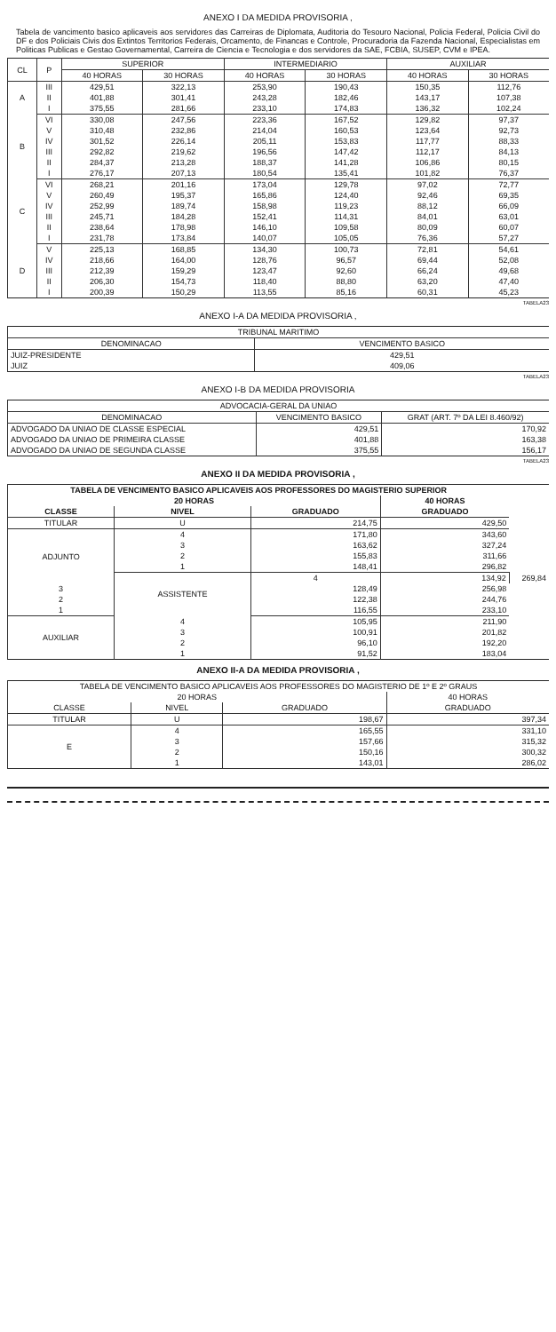ANEXO I DA MEDIDA PROVISORIA ,
Tabela de vancimento basico aplicaveis aos servidores das Carreiras de Diplomata, Auditoria do Tesouro Nacional, Policia Federal, Policia Civil do DF e dos Policiais Civis dos Extintos Territorios Federais, Orcamento, de Financas e Controle, Procuradoria da Fazenda Nacional, Especialistas em Politicas Publicas e Gestao Governamental, Carreira de Ciencia e Tecnologia e dos servidores da SAE, FCBIA, SUSEP, CVM e IPEA.
| CL | P | SUPERIOR | | INTERMEDIARIO | | AUXILIAR | |
| --- | --- | --- | --- | --- | --- | --- | --- |
| | | 40 HORAS | 30 HORAS | 40 HORAS | 30 HORAS | 40 HORAS | 30 HORAS |
| A | III | 429,51 | 322,13 | 253,90 | 190,43 | 150,35 | 112,76 |
| | II | 401,88 | 301,41 | 243,28 | 182,46 | 143,17 | 107,38 |
| | I | 375,55 | 281,66 | 233,10 | 174,83 | 136,32 | 102,24 |
| B | VI | 330,08 | 247,56 | 223,36 | 167,52 | 129,82 | 97,37 |
| | V | 310,48 | 232,86 | 214,04 | 160,53 | 123,64 | 92,73 |
| | IV | 301,52 | 226,14 | 205,11 | 153,83 | 117,77 | 88,33 |
| | III | 292,82 | 219,62 | 196,56 | 147,42 | 112,17 | 84,13 |
| | II | 284,37 | 213,28 | 188,37 | 141,28 | 106,86 | 80,15 |
| | I | 276,17 | 207,13 | 180,54 | 135,41 | 101,82 | 76,37 |
| C | VI | 268,21 | 201,16 | 173,04 | 129,78 | 97,02 | 72,77 |
| | V | 260,49 | 195,37 | 165,86 | 124,40 | 92,46 | 69,35 |
| | IV | 252,99 | 189,74 | 158,98 | 119,23 | 88,12 | 66,09 |
| | III | 245,71 | 184,28 | 152,41 | 114,31 | 84,01 | 63,01 |
| | II | 238,64 | 178,98 | 146,10 | 109,58 | 80,09 | 60,07 |
| | I | 231,78 | 173,84 | 140,07 | 105,05 | 76,36 | 57,27 |
| D | V | 225,13 | 168,85 | 134,30 | 100,73 | 72,81 | 54,61 |
| | IV | 218,66 | 164,00 | 128,76 | 96,57 | 69,44 | 52,08 |
| | III | 212,39 | 159,29 | 123,47 | 92,60 | 66,24 | 49,68 |
| | II | 206,30 | 154,73 | 118,40 | 88,80 | 63,20 | 47,40 |
| | I | 200,39 | 150,29 | 113,55 | 85,16 | 60,31 | 45,23 |
TABELA23
ANEXO I-A DA MEDIDA PROVISORIA ,
| TRIBUNAL MARITIMO | |
| --- | --- |
| DENOMINACAO | VENCIMENTO BASICO |
| JUIZ-PRESIDENTE | 429,51 |
| JUIZ | 409,06 |
TABELA23
ANEXO I-B DA MEDIDA PROVISORIA
| ADVOCACIA-GERAL DA UNIAO | | |
| --- | --- | --- |
| DENOMINACAO | VENCIMENTO BASICO | GRAT (ART. 7º DA LEI 8.460/92) |
| ADVOGADO DA UNIAO DE CLASSE ESPECIAL | 429,51 | 170,92 |
| ADVOGADO DA UNIAO DE PRIMEIRA CLASSE | 401,88 | 163,38 |
| ADVOGADO DA UNIAO DE SEGUNDA CLASSE | 375,55 | 156,17 |
TABELA23
ANEXO II DA MEDIDA PROVISORIA ,
| TABELA DE VENCIMENTO BASICO APLICAVEIS AOS PROFESSORES DO MAGISTERIO SUPERIOR | | | | |
| --- | --- | --- | --- | --- |
| 20 HORAS | | | 40 HORAS | |
| CLASSE | NIVEL | GRADUADO | GRADUADO | |
| TITULAR | U | 214,75 | 429,50 | |
| ADJUNTO | 4 | 171,80 | 343,60 | |
| | 3 | 163,62 | 327,24 | |
| | 2 | 155,83 | 311,66 | |
| | 1 | 148,41 | 296,82 | |
| | ASSISTENTE | 4 | 134,92 | 269,84 |
| 3 | | 128,49 | 256,98 | |
| 2 | | 122,38 | 244,76 | |
| 1 | | 116,55 | 233,10 | |
| AUXILIAR | 4 | 105,95 | 211,90 | |
| | 3 | 100,91 | 201,82 | |
| | 2 | 96,10 | 192,20 | |
| | 1 | 91,52 | 183,04 | |
ANEXO II-A DA MEDIDA PROVISORIA ,
| TABELA DE VENCIMENTO BASICO APLICAVEIS AOS PROFESSORES DO MAGISTERIO DE 1º E 2º GRAUS | | | |
| --- | --- | --- | --- |
| 20 HORAS | | | 40 HORAS |
| CLASSE | NIVEL | GRADUADO | GRADUADO |
| TITULAR | U | 198,67 | 397,34 |
| E | 4 | 165,55 | 331,10 |
| | 3 | 157,66 | 315,32 |
| | 2 | 150,16 | 300,32 |
| | 1 | 143,01 | 286,02 |